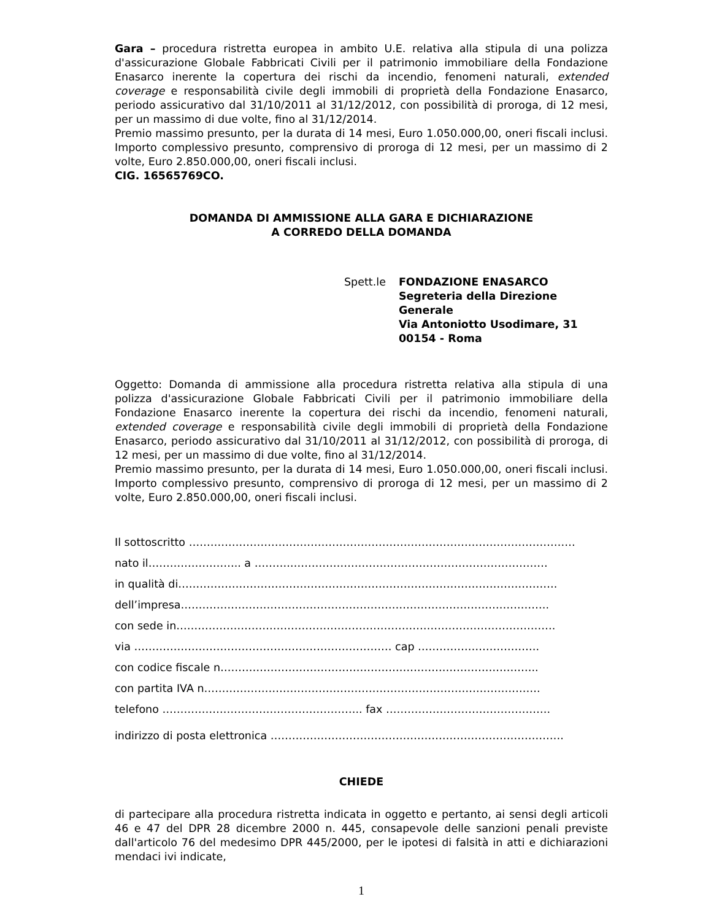Gara – procedura ristretta europea in ambito U.E. relativa alla stipula di una polizza d'assicurazione Globale Fabbricati Civili per il patrimonio immobiliare della Fondazione Enasarco inerente la copertura dei rischi da incendio, fenomeni naturali, extended coverage e responsabilità civile degli immobili di proprietà della Fondazione Enasarco, periodo assicurativo dal 31/10/2011 al 31/12/2012, con possibilità di proroga, di 12 mesi, per un massimo di due volte, fino al 31/12/2014.
Premio massimo presunto, per la durata di 14 mesi, Euro 1.050.000,00, oneri fiscali inclusi. Importo complessivo presunto, comprensivo di proroga di 12 mesi, per un massimo di 2 volte, Euro 2.850.000,00, oneri fiscali inclusi.
CIG. 16565769CO.
DOMANDA DI AMMISSIONE ALLA GARA E DICHIARAZIONE
A CORREDO DELLA DOMANDA
Spett.le FONDAZIONE ENASARCO
Segreteria della Direzione Generale
Via Antoniotto Usodimare, 31
00154 - Roma
Oggetto: Domanda di ammissione alla procedura ristretta relativa alla stipula di una polizza d'assicurazione Globale Fabbricati Civili per il patrimonio immobiliare della Fondazione Enasarco inerente la copertura dei rischi da incendio, fenomeni naturali, extended coverage e responsabilità civile degli immobili di proprietà della Fondazione Enasarco, periodo assicurativo dal 31/10/2011 al 31/12/2012, con possibilità di proroga, di 12 mesi, per un massimo di due volte, fino al 31/12/2014.
Premio massimo presunto, per la durata di 14 mesi, Euro 1.050.000,00, oneri fiscali inclusi. Importo complessivo presunto, comprensivo di proroga di 12 mesi, per un massimo di 2 volte, Euro 2.850.000,00, oneri fiscali inclusi.
Il sottoscritto ………………………………………………………………………………………………
nato il…………………….. a ……….………………………………………………………………
in qualità di…………………………………………………………………………………………….
dell’impresa………………………………………………………………………………………….
con sede in…………………………………………………………………………………………….
via ……………………………………………………………… cap …………………………….
con codice fiscale n……………………………………………………………………………..
con partita IVA n………………………………………………………………………………….
telefono ……………………………………………….. fax ……………………………………….
indirizzo di posta elettronica ……………………………………………………………………….
CHIEDE
di partecipare alla procedura ristretta indicata in oggetto e pertanto, ai sensi degli articoli 46 e 47 del DPR 28 dicembre 2000 n. 445, consapevole delle sanzioni penali previste dall'articolo 76 del medesimo DPR 445/2000, per le ipotesi di falsità in atti e dichiarazioni mendaci ivi indicate,
1